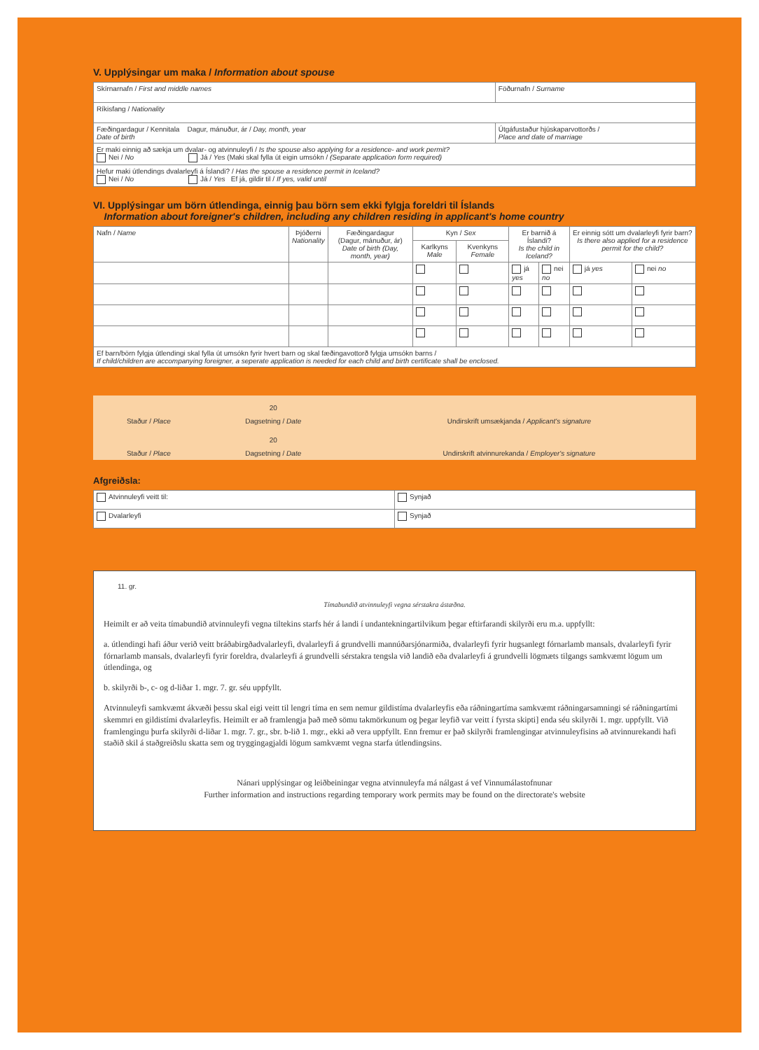V. Upplýsingar um maka / Information about spouse
| Skírnarnafn / First and middle names | Föðurnafn / Surname |
| Ríkisfang / Nationality | |
| Fæðingardagur / Kennitala Dagur, mánuður, ár / Day, month, year Date of birth | Útgáfustaður hjúskaparvottorðs / Place and date of marriage |
| Er maki einnig að sækja um dvalar- og atvinnuleyfi / Is the spouse also applying for a residence- and work permit? Nei / No Já / Yes (Maki skal fylla út eigin umsókn / (Separate application form required) | |
| Hefur maki útlendings dvalarleyfi á Íslandi? / Has the spouse a residence permit in Iceland? Nei / No Já / Yes Ef já, gildir til / If yes, valid until | |
VI. Upplýsingar um börn útlendinga, einnig þau börn sem ekki fylgja foreldri til Íslands
Information about foreigner's children, including any children residing in applicant's home country
| Nafn / Name | Þjóðerni Nationality | Fæðingardagur (Dagur, mánuður, ár) Date of birth (Day, month, year) | Kyn / Sex | | Er barnið á Íslandi? Is the child in Iceland? | | Er einnig sótt um dvalarleyfi fyrir barn? Is there also applied for a residence permit for the child? | |
| --- | --- | --- | --- | --- | --- | --- | --- | --- |
| | | | Karlkyns Male | Kvenkyns Female | | | | |
| | | | | | já yes | nei no | já yes | nei no |
| Ef barn/börn fylgja útlendingi skal fylla út umsókn fyrir hvert barn og skal fæðingavottorð fylgja umsókn barns / If child/children are accompanying foreigner, a seperate application is needed for each child and birth certificate shall be enclosed. | | | | | | | | |
| | 20 | |
| Staður / Place | Dagsetning / Date | Undirskrift umsækjanda / Applicant's signature |
| | 20 | |
| Staður / Place | Dagsetning / Date | Undirskrift atvinnurekanda / Employer's signature |
Afgreiðsla:
| Atvinnuleyfi veitt til: | Synjað |
| Dvalarleyfi | Synjað |
11. gr.
Tímabundið atvinnuleyfi vegna sérstakra ástæðna.
Heimilt er að veita tímabundið atvinnuleyfi vegna tiltekins starfs hér á landi í undantekningartilvikum þegar eftirfarandi skilyrði eru m.a. uppfyllt:
a. útlendingi hafi áður verið veitt bráðabirgðadvalarleyfi, dvalarleyfi á grundvelli mannúðarsjónarmiða, dvalarleyfi fyrir hugsanlegt fórnarlamb mansals, dvalarleyfi fyrir fórnarlamb mansals, dvalarleyfi fyrir foreldra, dvalarleyfi á grundvelli sérstakra tengsla við landið eða dvalarleyfi á grundvelli lögmæts tilgangs samkvæmt lögum um útlendinga, og
b. skilyrði b-, c- og d-liðar 1. mgr. 7. gr. séu uppfyllt.
Atvinnuleyfi samkvæmt ákvæði þessu skal eigi veitt til lengri tíma en sem nemur gildistíma dvalarleyfis eða ráðningartíma samkvæmt ráðningarsamningi sé ráðningartími skemmri en gildistími dvalarleyfis. Heimilt er að framlengja það með sömu takmörkunum og þegar leyfið var veitt í fyrsta skipti] enda séu skilyrði 1. mgr. uppfyllt. Við framlengingu þurfa skilyrði d-liðar 1. mgr. 7. gr., sbr. b-lið 1. mgr., ekki að vera uppfyllt. Enn fremur er það skilyrði framlengingar atvinnuleyfisins að atvinnurekandi hafi staðið skil á staðgreiðslu skatta sem og tryggingagjaldi lögum samkvæmt vegna starfa útlendingsins.
Nánari upplýsingar og leiðbeiningar vegna atvinnuleyfa má nálgast á vef Vinnumálastofnunar
Further information and instructions regarding temporary work permits may be found on the directorate's website